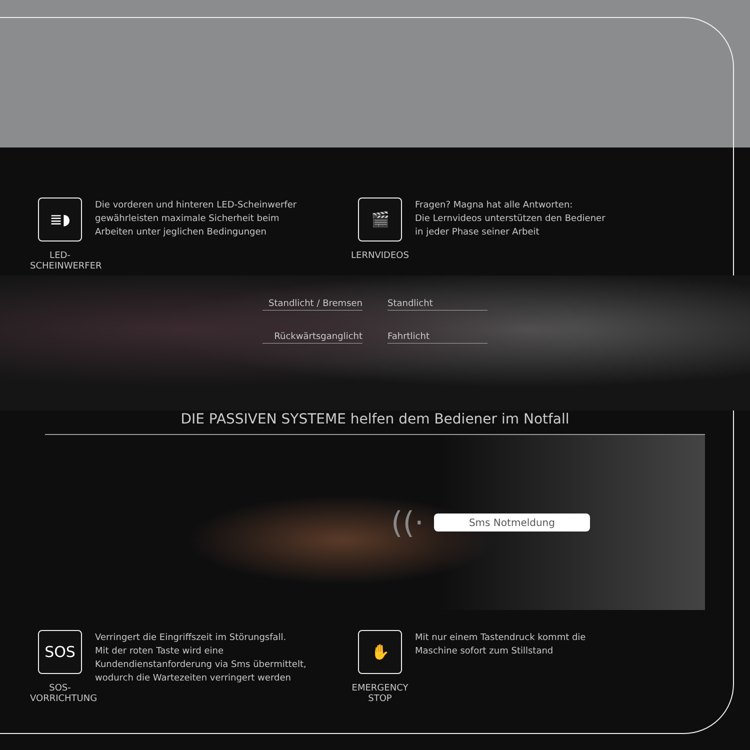≣◗
LED-
SCHEINWERFER
Die vorderen und hinteren LED-Scheinwerfer
gewährleisten maximale Sicherheit beim
Arbeiten unter jeglichen Bedingungen
🎬
LERNVIDEOS
Fragen? Magna hat alle Antworten:
Die Lernvideos unterstützen den Bediener
in jeder Phase seiner Arbeit
Standlicht / Bremsen
Rückwärtsganglicht
Standlicht
Fahrtlicht
DIE PASSIVEN SYSTEME helfen dem Bediener im Notfall
((·
Sms Notmeldung
SOS
SOS-
VORRICHTUNG
Verringert die Eingriffszeit im Störungsfall.
Mit der roten Taste wird eine
Kundendienstanforderung via Sms übermittelt,
wodurch die Wartezeiten verringert werden
✋
EMERGENCY
STOP
Mit nur einem Tastendruck kommt die
Maschine sofort zum Stillstand